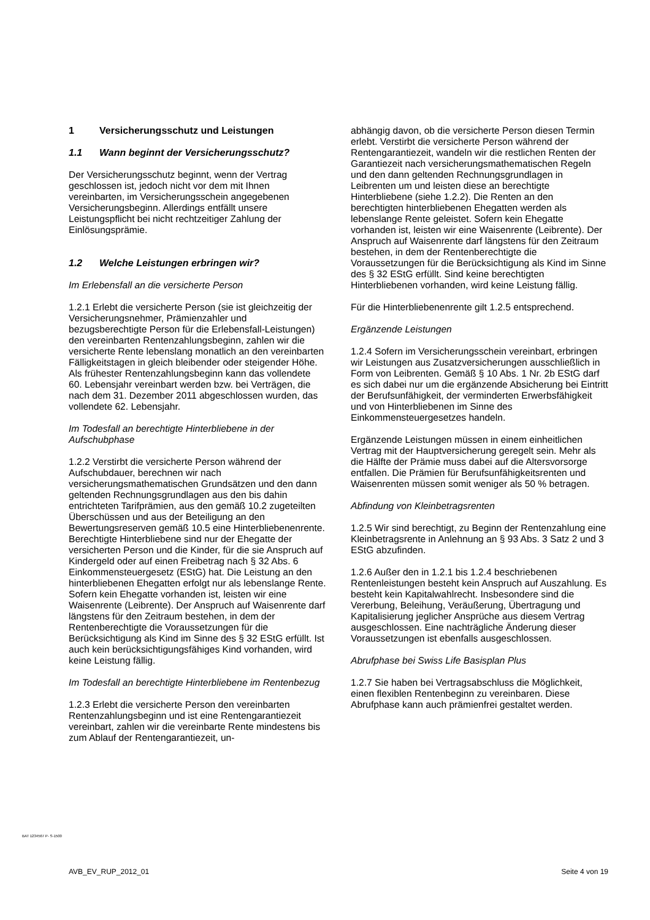1 Versicherungsschutz und Leistungen
1.1 Wann beginnt der Versicherungsschutz?
Der Versicherungsschutz beginnt, wenn der Vertrag geschlossen ist, jedoch nicht vor dem mit Ihnen vereinbarten, im Versicherungsschein angegebenen Versicherungsbeginn. Allerdings entfällt unsere Leistungspflicht bei nicht rechtzeitiger Zahlung der Einlösungsprämie.
1.2 Welche Leistungen erbringen wir?
Im Erlebensfall an die versicherte Person
1.2.1 Erlebt die versicherte Person (sie ist gleichzeitig der Versicherungsnehmer, Prämienzahler und bezugsberechtigte Person für die Erlebensfall-Leistungen) den vereinbarten Rentenzahlungsbeginn, zahlen wir die versicherte Rente lebenslang monatlich an den vereinbarten Fälligkeitstagen in gleich bleibender oder steigender Höhe. Als frühester Rentenzahlungsbeginn kann das vollendete 60. Lebensjahr vereinbart werden bzw. bei Verträgen, die nach dem 31. Dezember 2011 abgeschlossen wurden, das vollendete 62. Lebensjahr.
Im Todesfall an berechtigte Hinterbliebene in der Aufschubphase
1.2.2 Verstirbt die versicherte Person während der Aufschubdauer, berechnen wir nach versicherungsmathematischen Grundsätzen und den dann geltenden Rechnungsgrundlagen aus den bis dahin entrichteten Tarifprämien, aus den gemäß 10.2 zugeteilten Überschüssen und aus der Beteiligung an den Bewertungsreserven gemäß 10.5 eine Hinterbliebenenrente. Berechtigte Hinterbliebene sind nur der Ehegatte der versicherten Person und die Kinder, für die sie Anspruch auf Kindergeld oder auf einen Freibetrag nach § 32 Abs. 6 Einkommensteuergesetz (EStG) hat. Die Leistung an den hinterbliebenen Ehegatten erfolgt nur als lebenslange Rente. Sofern kein Ehegatte vorhanden ist, leisten wir eine Waisenrente (Leibrente). Der Anspruch auf Waisenrente darf längstens für den Zeitraum bestehen, in dem der Rentenberechtigte die Voraussetzungen für die Berücksichtigung als Kind im Sinne des § 32 EStG erfüllt. Ist auch kein berücksichtigungsfähiges Kind vorhanden, wird keine Leistung fällig.
Im Todesfall an berechtigte Hinterbliebene im Rentenbezug
1.2.3 Erlebt die versicherte Person den vereinbarten Rentenzahlungsbeginn und ist eine Rentengarantiezeit vereinbart, zahlen wir die vereinbarte Rente mindestens bis zum Ablauf der Rentengarantiezeit, un-
abhängig davon, ob die versicherte Person diesen Termin erlebt. Verstirbt die versicherte Person während der Rentengarantiezeit, wandeln wir die restlichen Renten der Garantiezeit nach versicherungsmathematischen Regeln und den dann geltenden Rechnungsgrundlagen in Leibrenten um und leisten diese an berechtigte Hinterbliebene (siehe 1.2.2). Die Renten an den berechtigten hinterbliebenen Ehegatten werden als lebenslange Rente geleistet. Sofern kein Ehegatte vorhanden ist, leisten wir eine Waisenrente (Leibrente). Der Anspruch auf Waisenrente darf längstens für den Zeitraum bestehen, in dem der Rentenberechtigte die Voraussetzungen für die Berücksichtigung als Kind im Sinne des § 32 EStG erfüllt. Sind keine berechtigten Hinterbliebenen vorhanden, wird keine Leistung fällig.
Für die Hinterbliebenenrente gilt 1.2.5 entsprechend.
Ergänzende Leistungen
1.2.4 Sofern im Versicherungsschein vereinbart, erbringen wir Leistungen aus Zusatzversicherungen ausschließlich in Form von Leibrenten. Gemäß § 10 Abs. 1 Nr. 2b EStG darf es sich dabei nur um die ergänzende Absicherung bei Eintritt der Berufsunfähigkeit, der verminderten Erwerbsfähigkeit und von Hinterbliebenen im Sinne des Einkommensteuergesetzes handeln.
Ergänzende Leistungen müssen in einem einheitlichen Vertrag mit der Hauptversicherung geregelt sein. Mehr als die Hälfte der Prämie muss dabei auf die Altersvorsorge entfallen. Die Prämien für Berufsunfähigkeitsrenten und Waisenrenten müssen somit weniger als 50 % betragen.
Abfindung von Kleinbetragsrenten
1.2.5 Wir sind berechtigt, zu Beginn der Rentenzahlung eine Kleinbetragsrente in Anlehnung an § 93 Abs. 3 Satz 2 und 3 EStG abzufinden.
1.2.6 Außer den in 1.2.1 bis 1.2.4 beschriebenen Rentenleistungen besteht kein Anspruch auf Auszahlung. Es besteht kein Kapitalwahlrecht. Insbesondere sind die Vererbung, Beleihung, Veräußerung, Übertragung und Kapitalisierung jeglicher Ansprüche aus diesem Vertrag ausgeschlossen. Eine nachträgliche Änderung dieser Voraussetzungen ist ebenfalls ausgeschlossen.
Abrufphase bei Swiss Life Basisplan Plus
1.2.7 Sie haben bei Vertragsabschluss die Möglichkeit, einen flexiblen Rentenbeginn zu vereinbaren. Diese Abrufphase kann auch prämienfrei gestaltet werden.
BAT 1234567 P- S-1500
AVB_EV_RUP_2012_01 Seite 4 von 19